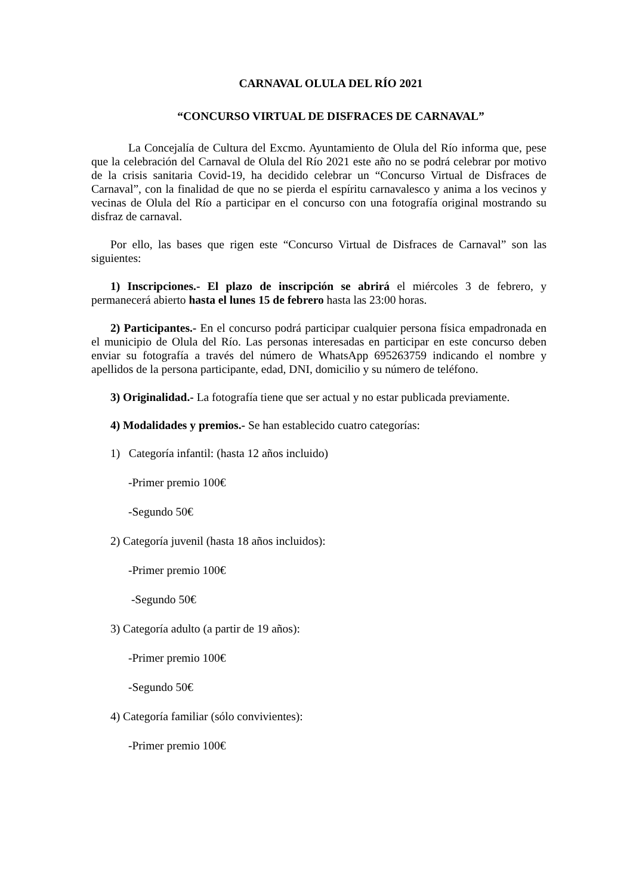CARNAVAL OLULA DEL RÍO 2021
“CONCURSO VIRTUAL DE DISFRACES DE CARNAVAL”
La Concejalía de Cultura del Excmo. Ayuntamiento de Olula del Río informa que, pese que la celebración del Carnaval de Olula del Río 2021 este año no se podrá celebrar por motivo de la crisis sanitaria Covid-19, ha decidido celebrar un “Concurso Virtual de Disfraces de Carnaval”, con la finalidad de que no se pierda el espíritu carnavalesco y anima a los vecinos y vecinas de Olula del Río a participar en el concurso con una fotografía original mostrando su disfraz de carnaval.
Por ello, las bases que rigen este “Concurso Virtual de Disfraces de Carnaval” son las siguientes:
1) Inscripciones.- El plazo de inscripción se abrirá el miércoles 3 de febrero, y permanecerá abierto hasta el lunes 15 de febrero hasta las 23:00 horas.
2) Participantes.- En el concurso podrá participar cualquier persona física empadronada en el municipio de Olula del Río. Las personas interesadas en participar en este concurso deben enviar su fotografía a través del número de WhatsApp 695263759 indicando el nombre y apellidos de la persona participante, edad, DNI, domicilio y su número de teléfono.
3) Originalidad.- La fotografía tiene que ser actual y no estar publicada previamente.
4) Modalidades y premios.- Se han establecido cuatro categorías:
1) Categoría infantil: (hasta 12 años incluido)
-Primer premio 100€
-Segundo 50€
2) Categoría juvenil (hasta 18 años incluidos):
-Primer premio 100€
-Segundo 50€
3) Categoría adulto (a partir de 19 años):
-Primer premio 100€
-Segundo 50€
4) Categoría familiar (sólo convivientes):
-Primer premio 100€